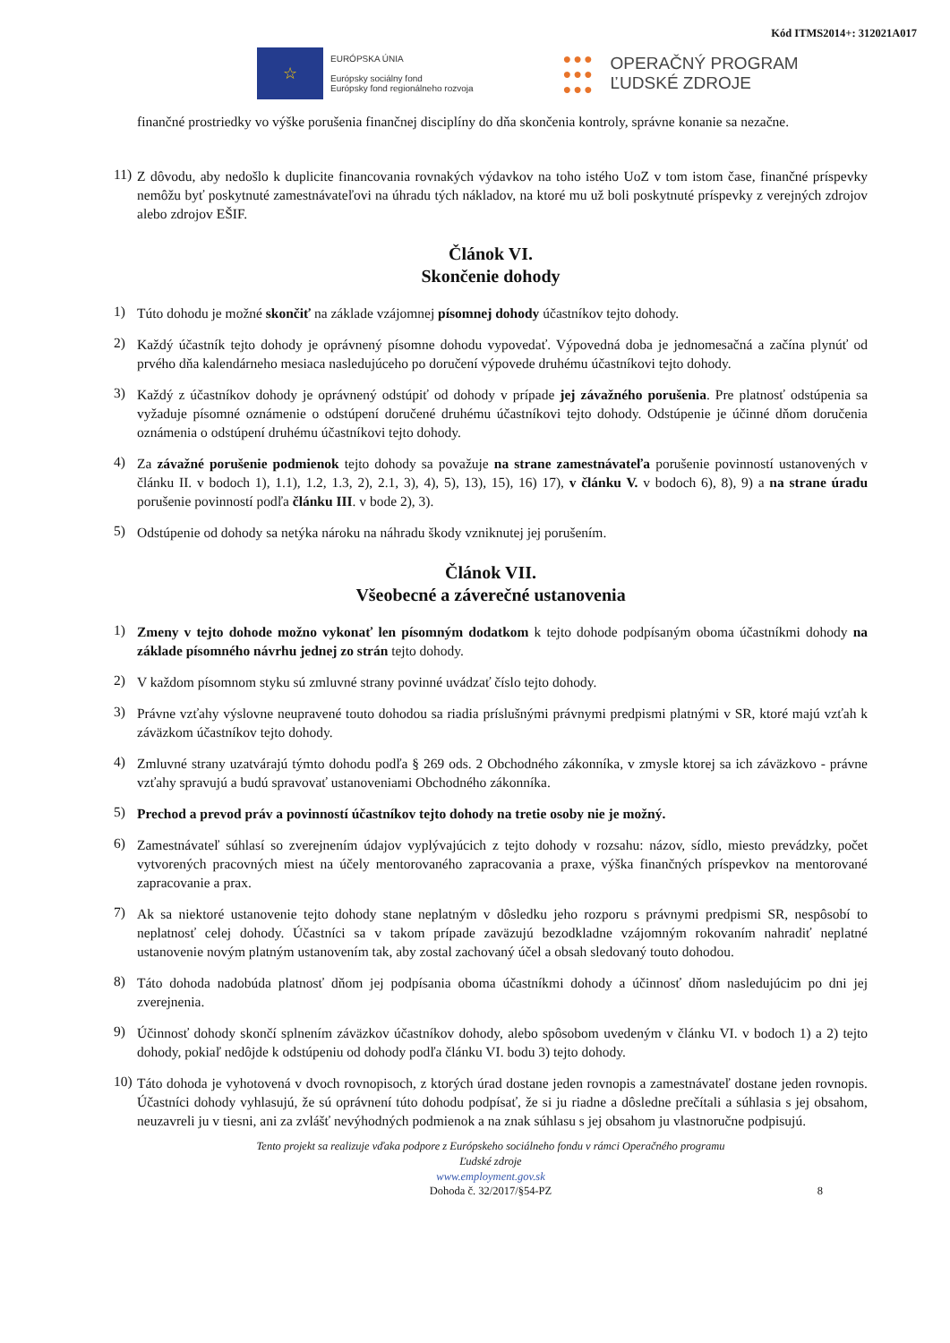Kód ITMS2014+: 312021A017
☆
EURÓPSKA ÚNIA
Európsky sociálny fond
Európsky fond regionálneho rozvoja
●●●
●●●
●●●
OPERAČNÝ PROGRAM
ĽUDSKÉ ZDROJE
finančné prostriedky vo výške porušenia finančnej disciplíny do dňa skončenia kontroly, správne konanie sa nezačne.
11)
Z dôvodu, aby nedošlo k duplicite financovania rovnakých výdavkov na toho istého UoZ v tom istom čase, finančné príspevky nemôžu byť poskytnuté zamestnávateľovi na úhradu tých nákladov, na ktoré mu už boli poskytnuté príspevky z verejných zdrojov alebo zdrojov EŠIF.
Článok VI.
Skončenie dohody
1)
Túto dohodu je možné skončiť na základe vzájomnej písomnej dohody účastníkov tejto dohody.
2)
Každý účastník tejto dohody je oprávnený písomne dohodu vypovedať. Výpovedná doba je jednomesačná a začína plynúť od prvého dňa kalendárneho mesiaca nasledujúceho po doručení výpovede druhému účastníkovi tejto dohody.
3)
Každý z účastníkov dohody je oprávnený odstúpiť od dohody v prípade jej závažného porušenia. Pre platnosť odstúpenia sa vyžaduje písomné oznámenie o odstúpení doručené druhému účastníkovi tejto dohody. Odstúpenie je účinné dňom doručenia oznámenia o odstúpení druhému účastníkovi tejto dohody.
4)
Za závažné porušenie podmienok tejto dohody sa považuje na strane zamestnávateľa porušenie povinností ustanovených v článku II. v bodoch 1), 1.1), 1.2, 1.3, 2), 2.1, 3), 4), 5), 13), 15), 16) 17), v článku V. v bodoch 6), 8), 9) a na strane úradu porušenie povinností podľa článku III. v bode 2), 3).
5)
Odstúpenie od dohody sa netýka nároku na náhradu škody vzniknutej jej porušením.
Článok VII.
Všeobecné a záverečné ustanovenia
1)
Zmeny v tejto dohode možno vykonať len písomným dodatkom k tejto dohode podpísaným oboma účastníkmi dohody na základe písomného návrhu jednej zo strán tejto dohody.
2)
V každom písomnom styku sú zmluvné strany povinné uvádzať číslo tejto dohody.
3)
Právne vzťahy výslovne neupravené touto dohodou sa riadia príslušnými právnymi predpismi platnými v SR, ktoré majú vzťah k záväzkom účastníkov tejto dohody.
4)
Zmluvné strany uzatvárajú týmto dohodu podľa § 269 ods. 2 Obchodného zákonníka, v zmysle ktorej sa ich záväzkovo - právne vzťahy spravujú a budú spravovať ustanoveniami Obchodného zákonníka.
5)
Prechod a prevod práv a povinností účastníkov tejto dohody na tretie osoby nie je možný.
6)
Zamestnávateľ súhlasí so zverejnením údajov vyplývajúcich z tejto dohody v rozsahu: názov, sídlo, miesto prevádzky, počet vytvorených pracovných miest na účely mentorovaného zapracovania a praxe, výška finančných príspevkov na mentorované zapracovanie a prax.
7)
Ak sa niektoré ustanovenie tejto dohody stane neplatným v dôsledku jeho rozporu s právnymi predpismi SR, nespôsobí to neplatnosť celej dohody. Účastníci sa v takom prípade zaväzujú bezodkladne vzájomným rokovaním nahradiť neplatné ustanovenie novým platným ustanovením tak, aby zostal zachovaný účel a obsah sledovaný touto dohodou.
8)
Táto dohoda nadobúda platnosť dňom jej podpísania oboma účastníkmi dohody a účinnosť dňom nasledujúcim po dni jej zverejnenia.
9)
Účinnosť dohody skončí splnením záväzkov účastníkov dohody, alebo spôsobom uvedeným v článku VI. v bodoch 1) a 2) tejto dohody, pokiaľ nedôjde k odstúpeniu od dohody podľa článku VI. bodu 3) tejto dohody.
10)
Táto dohoda je vyhotovená v dvoch rovnopisoch, z ktorých úrad dostane jeden rovnopis a zamestnávateľ dostane jeden rovnopis. Účastníci dohody vyhlasujú, že sú oprávnení túto dohodu podpísať, že si ju riadne a dôsledne prečítali a súhlasia s jej obsahom, neuzavreli ju v tiesni, ani za zvlášť nevýhodných podmienok a na znak súhlasu s jej obsahom ju vlastnoručne podpisujú.
Tento projekt sa realizuje vďaka podpore z Európskeho sociálneho fondu v rámci Operačného programu
Ľudské zdroje
www.employment.gov.sk
Dohoda č. 32/2017/§54-PZ 8